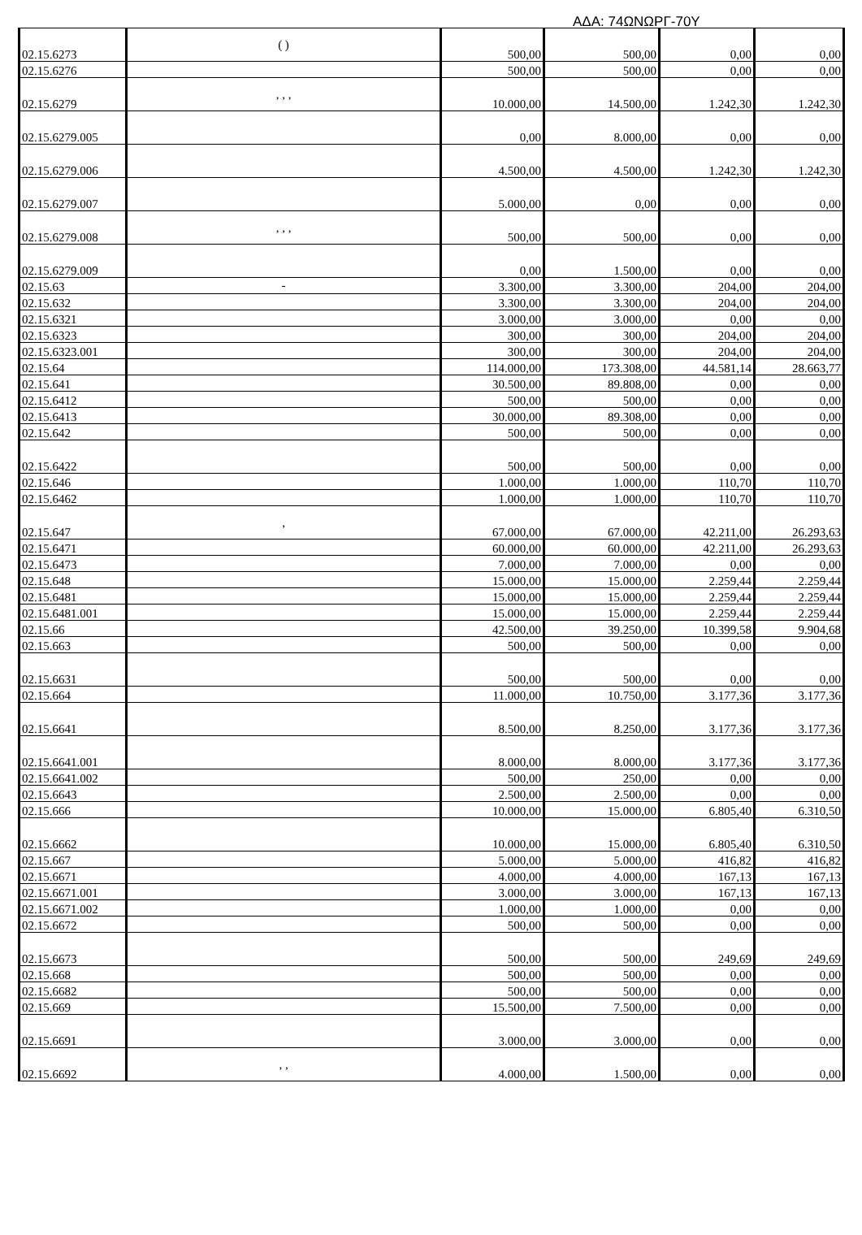ΑΔΑ: 74ΩΝΩΡΓ-70Υ
| 02.15.6273 | ( ) | 500,00 | 500,00 | 0,00 | 0,00 |
| 02.15.6276 | | 500,00 | 500,00 | 0,00 | 0,00 |
| 02.15.6279 | , , , | 10.000,00 | 14.500,00 | 1.242,30 | 1.242,30 |
| 02.15.6279.005 | | 0,00 | 8.000,00 | 0,00 | 0,00 |
| 02.15.6279.006 | | 4.500,00 | 4.500,00 | 1.242,30 | 1.242,30 |
| 02.15.6279.007 | | 5.000,00 | 0,00 | 0,00 | 0,00 |
| 02.15.6279.008 | , , , | 500,00 | 500,00 | 0,00 | 0,00 |
| 02.15.6279.009 | | 0,00 | 1.500,00 | 0,00 | 0,00 |
| 02.15.63 | - | 3.300,00 | 3.300,00 | 204,00 | 204,00 |
| 02.15.632 | | 3.300,00 | 3.300,00 | 204,00 | 204,00 |
| 02.15.6321 | | 3.000,00 | 3.000,00 | 0,00 | 0,00 |
| 02.15.6323 | | 300,00 | 300,00 | 204,00 | 204,00 |
| 02.15.6323.001 | | 300,00 | 300,00 | 204,00 | 204,00 |
| 02.15.64 | | 114.000,00 | 173.308,00 | 44.581,14 | 28.663,77 |
| 02.15.641 | | 30.500,00 | 89.808,00 | 0,00 | 0,00 |
| 02.15.6412 | | 500,00 | 500,00 | 0,00 | 0,00 |
| 02.15.6413 | | 30.000,00 | 89.308,00 | 0,00 | 0,00 |
| 02.15.642 | | 500,00 | 500,00 | 0,00 | 0,00 |
| 02.15.6422 | | 500,00 | 500,00 | 0,00 | 0,00 |
| 02.15.646 | | 1.000,00 | 1.000,00 | 110,70 | 110,70 |
| 02.15.6462 | | 1.000,00 | 1.000,00 | 110,70 | 110,70 |
| 02.15.647 | , | 67.000,00 | 67.000,00 | 42.211,00 | 26.293,63 |
| 02.15.6471 | | 60.000,00 | 60.000,00 | 42.211,00 | 26.293,63 |
| 02.15.6473 | | 7.000,00 | 7.000,00 | 0,00 | 0,00 |
| 02.15.648 | | 15.000,00 | 15.000,00 | 2.259,44 | 2.259,44 |
| 02.15.6481 | | 15.000,00 | 15.000,00 | 2.259,44 | 2.259,44 |
| 02.15.6481.001 | | 15.000,00 | 15.000,00 | 2.259,44 | 2.259,44 |
| 02.15.66 | | 42.500,00 | 39.250,00 | 10.399,58 | 9.904,68 |
| 02.15.663 | | 500,00 | 500,00 | 0,00 | 0,00 |
| 02.15.6631 | | 500,00 | 500,00 | 0,00 | 0,00 |
| 02.15.664 | | 11.000,00 | 10.750,00 | 3.177,36 | 3.177,36 |
| 02.15.6641 | | 8.500,00 | 8.250,00 | 3.177,36 | 3.177,36 |
| 02.15.6641.001 | | 8.000,00 | 8.000,00 | 3.177,36 | 3.177,36 |
| 02.15.6641.002 | | 500,00 | 250,00 | 0,00 | 0,00 |
| 02.15.6643 | | 2.500,00 | 2.500,00 | 0,00 | 0,00 |
| 02.15.666 | | 10.000,00 | 15.000,00 | 6.805,40 | 6.310,50 |
| 02.15.6662 | | 10.000,00 | 15.000,00 | 6.805,40 | 6.310,50 |
| 02.15.667 | | 5.000,00 | 5.000,00 | 416,82 | 416,82 |
| 02.15.6671 | | 4.000,00 | 4.000,00 | 167,13 | 167,13 |
| 02.15.6671.001 | | 3.000,00 | 3.000,00 | 167,13 | 167,13 |
| 02.15.6671.002 | | 1.000,00 | 1.000,00 | 0,00 | 0,00 |
| 02.15.6672 | | 500,00 | 500,00 | 0,00 | 0,00 |
| 02.15.6673 | | 500,00 | 500,00 | 249,69 | 249,69 |
| 02.15.668 | | 500,00 | 500,00 | 0,00 | 0,00 |
| 02.15.6682 | | 500,00 | 500,00 | 0,00 | 0,00 |
| 02.15.669 | | 15.500,00 | 7.500,00 | 0,00 | 0,00 |
| 02.15.6691 | | 3.000,00 | 3.000,00 | 0,00 | 0,00 |
| 02.15.6692 | , , | 4.000,00 | 1.500,00 | 0,00 | 0,00 |